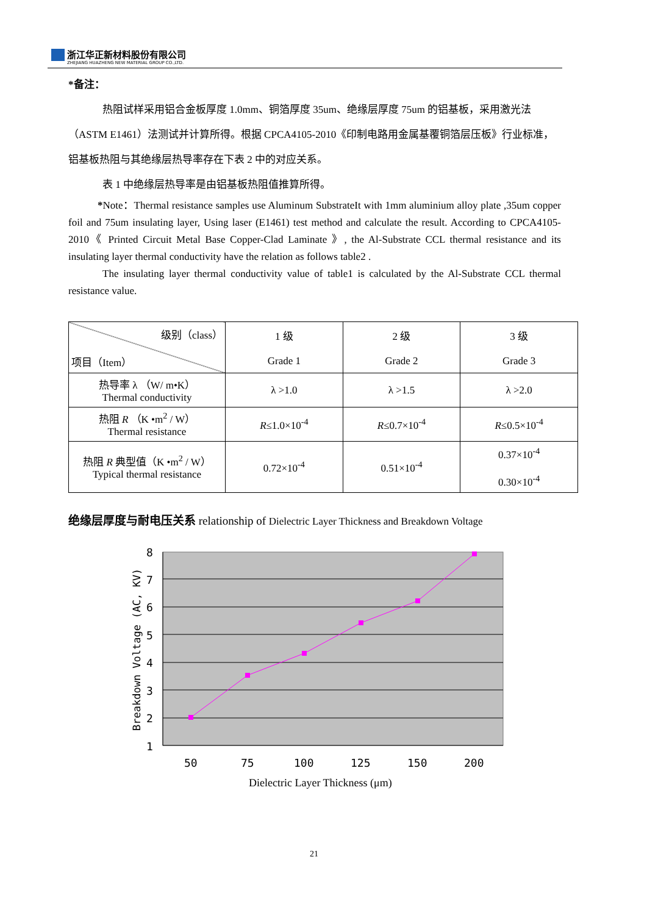浙江华正新材料股份有限公司
ZHEJIANG HUAZHENG NEW MATERIAL GROUP CO.,LTD.
*备注：
热阻试样采用铝合金板厚度 1.0mm、铜箔厚度 35um、绝缘层厚度 75um 的铝基板，采用激光法（ASTM E1461）法测试并计算所得。根据 CPCA4105-2010《印制电路用金属基覆铜箔层压板》行业标准，铝基板热阻与其绝缘层热导率存在下表 2 中的对应关系。
表 1 中绝缘层热导率是由铝基板热阻值推算所得。
*Note：Thermal resistance samples use Aluminum SubstrateIt with 1mm aluminium alloy plate ,35um copper foil and 75um insulating layer, Using laser (E1461) test method and calculate the result. According to CPCA4105-2010《 Printed Circuit Metal Base Copper-Clad Laminate 》, the Al-Substrate CCL thermal resistance and its insulating layer thermal conductivity have the relation as follows table2 .
The insulating layer thermal conductivity value of table1 is calculated by the Al-Substrate CCL thermal resistance value.
| 级别（class） 项目（Item） | 1 级 Grade 1 | 2 级 Grade 2 | 3 级 Grade 3 |
| 热导率 λ （W/ m•K） Thermal conductivity | λ >1.0 | λ >1.5 | λ >2.0 |
| 热阻 R （K •m<sup>2</sup> / W） Thermal resistance | R ≤1.0×10<sup>-4</sup> | R ≤0.7×10<sup>-4</sup> | R ≤0.5×10<sup>-4</sup> |
| 热阻 R 典型值（K •m<sup>2</sup> / W） Typical thermal resistance | 0.72×10<sup>-4</sup> | 0.51×10<sup>-4</sup> | 0.37×10<sup>-4</sup> 0.30×10<sup>-4</sup> |
绝缘层厚度与耐电压关系 relationship of Dielectric Layer Thickness and Breakdown Voltage
8
7
6
5
4
3
2
1
50
75
100
125
150
200
Dielectric Layer Thickness (μm)
Breakdown Voltage (AC, KV)
21